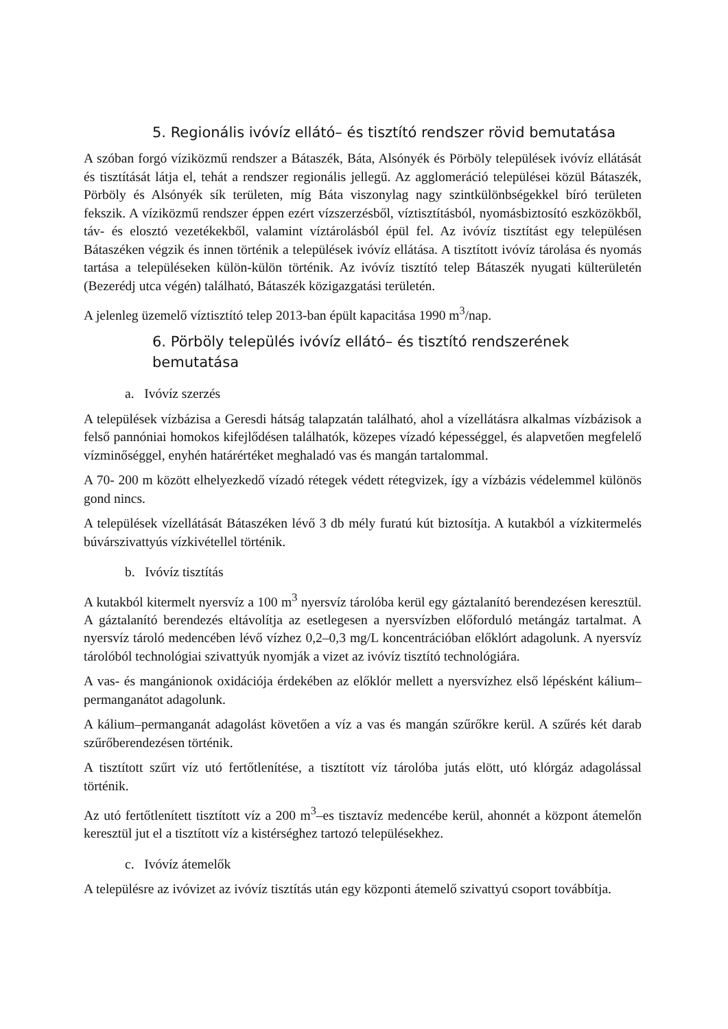5. Regionális ivóvíz ellátó– és tisztító rendszer rövid bemutatása
A szóban forgó víziközmű rendszer a Bátaszék, Báta, Alsónyék és Pörböly települések ivóvíz ellátását és tisztítását látja el, tehát a rendszer regionális jellegű. Az agglomeráció települései közül Bátaszék, Pörböly és Alsónyék sík területen, míg Báta viszonylag nagy szintkülönbségekkel bíró területen fekszik. A víziközmű rendszer éppen ezért vízszerzésből, víztisztításból, nyomásbiztosító eszközökből, táv- és elosztó vezetékekből, valamint víztárolásból épül fel. Az ivóvíz tisztítást egy településen Bátaszéken végzik és innen történik a települések ivóvíz ellátása. A tisztított ivóvíz tárolása és nyomás tartása a településeken külön-külön történik. Az ivóvíz tisztító telep Bátaszék nyugati külterületén (Bezerédj utca végén) található, Bátaszék közigazgatási területén.
A jelenleg üzemelő víztisztító telep 2013-ban épült kapacitása 1990 m<sup>3</sup>/nap.
6. Pörböly település ivóvíz ellátó– és tisztító rendszerének bemutatása
a. Ivóvíz szerzés
A települések vízbázisa a Geresdi hátság talapzatán található, ahol a vízellátásra alkalmas vízbázisok a felső pannóniai homokos kifejlődésen találhatók, közepes vízadó képességgel, és alapvetően megfelelő vízminőséggel, enyhén határértéket meghaladó vas és mangán tartalommal.
A 70- 200 m között elhelyezkedő vízadó rétegek védett rétegvizek, így a vízbázis védelemmel különös gond nincs.
A települések vízellátását Bátaszéken lévő 3 db mély furatú kút biztosítja. A kutakból a vízkitermelés búvárszivattyús vízkivétellel történik.
b. Ivóvíz tisztítás
A kutakból kitermelt nyersvíz a 100 m<sup>3</sup> nyersvíz tárolóba kerül egy gáztalanító berendezésen keresztül. A gáztalanító berendezés eltávolítja az esetlegesen a nyersvízben előforduló metángáz tartalmat. A nyersvíz tároló medencében lévő vízhez 0,2–0,3 mg/L koncentrációban előklórt adagolunk. A nyersvíz tárolóból technológiai szivattyúk nyomják a vizet az ivóvíz tisztító technológiára.
A vas- és mangánionok oxidációja érdekében az előklór mellett a nyersvízhez első lépésként kálium–permanganátot adagolunk.
A kálium–permanganát adagolást követően a víz a vas és mangán szűrőkre kerül. A szűrés két darab szűrőberendezésen történik.
A tisztított szűrt víz utó fertőtlenítése, a tisztított víz tárolóba jutás elött, utó klórgáz adagolással történik.
Az utó fertőtlenített tisztított víz a 200 m<sup>3</sup>–es tisztavíz medencébe kerül, ahonnét a központ átemelőn keresztül jut el a tisztított víz a kistérséghez tartozó településekhez.
c. Ivóvíz átemelők
A településre az ivóvizet az ivóvíz tisztítás után egy központi átemelő szivattyú csoport továbbítja.